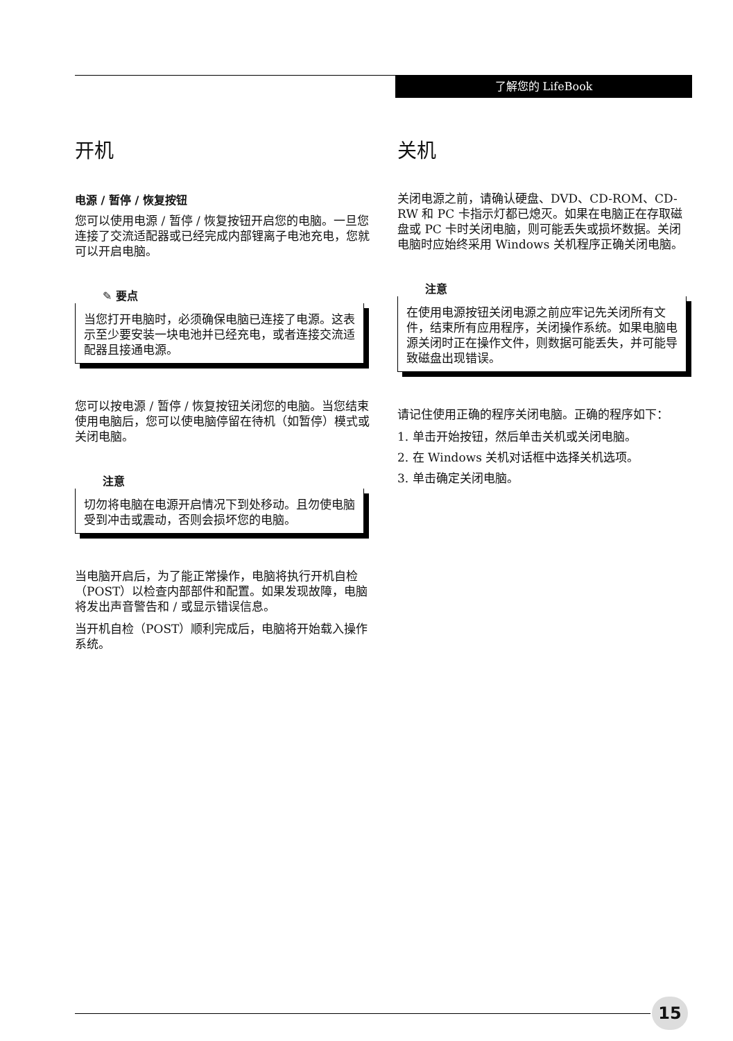了解您的 LifeBook
开机
电源 / 暂停 / 恢复按钮
您可以使用电源 / 暂停 / 恢复按钮开启您的电脑。一旦您连接了交流适配器或已经完成内部锂离子电池充电，您就可以开启电脑。
✎ 要点
当您打开电脑时，必须确保电脑已连接了电源。这表示至少要安装一块电池并已经充电，或者连接交流适配器且接通电源。
您可以按电源 / 暂停 / 恢复按钮关闭您的电脑。当您结束使用电脑后，您可以使电脑停留在待机（如暂停）模式或关闭电脑。
注意
切勿将电脑在电源开启情况下到处移动。且勿使电脑受到冲击或震动，否则会损坏您的电脑。
当电脑开启后，为了能正常操作，电脑将执行开机自检（POST）以检查内部部件和配置。如果发现故障，电脑将发出声音警告和 / 或显示错误信息。
当开机自检（POST）顺利完成后，电脑将开始载入操作系统。
关机
关闭电源之前，请确认硬盘、DVD、CD-ROM、CD-RW 和 PC 卡指示灯都已熄灭。如果在电脑正在存取磁盘或 PC 卡时关闭电脑，则可能丢失或损坏数据。关闭电脑时应始终采用 Windows 关机程序正确关闭电脑。
注意
在使用电源按钮关闭电源之前应牢记先关闭所有文件，结束所有应用程序，关闭操作系统。如果电脑电源关闭时正在操作文件，则数据可能丢失，并可能导致磁盘出现错误。
请记住使用正确的程序关闭电脑。正确的程序如下：
1. 单击开始按钮，然后单击关机或关闭电脑。
2. 在 Windows 关机对话框中选择关机选项。
3. 单击确定关闭电脑。
15